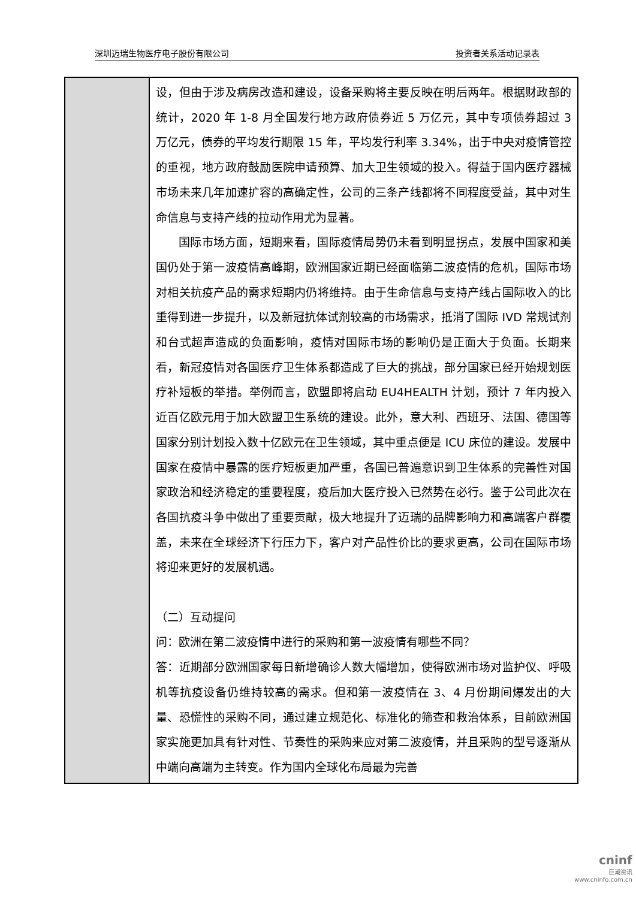深圳迈瑞生物医疗电子股份有限公司 投资者关系活动记录表
| | 设，但由于涉及病房改造和建设，设备采购将主要反映在明后两年。根据财政部的统计，2020 年 1-8 月全国发行地方政府债券近 5 万亿元，其中专项债券超过 3 万亿元，债券的平均发行期限 15 年，平均发行利率 3.34%，出于中央对疫情管控的重视，地方政府鼓励医院申请预算、加大卫生领域的投入。得益于国内医疗器械市场未来几年加速扩容的高确定性，公司的三条产线都将不同程度受益，其中对生命信息与支持产线的拉动作用尤为显著。 国际市场方面，短期来看，国际疫情局势仍未看到明显拐点，发展中国家和美国仍处于第一波疫情高峰期，欧洲国家近期已经面临第二波疫情的危机，国际市场对相关抗疫产品的需求短期内仍将维持。由于生命信息与支持产线占国际收入的比重得到进一步提升，以及新冠抗体试剂较高的市场需求，抵消了国际 IVD 常规试剂和台式超声造成的负面影响，疫情对国际市场的影响仍是正面大于负面。长期来看，新冠疫情对各国医疗卫生体系都造成了巨大的挑战，部分国家已经开始规划医疗补短板的举措。举例而言，欧盟即将启动 EU4HEALTH 计划，预计 7 年内投入近百亿欧元用于加大欧盟卫生系统的建设。此外，意大利、西班牙、法国、德国等国家分别计划投入数十亿欧元在卫生领域，其中重点便是 ICU 床位的建设。发展中国家在疫情中暴露的医疗短板更加严重，各国已普遍意识到卫生体系的完善性对国家政治和经济稳定的重要程度，疫后加大医疗投入已然势在必行。鉴于公司此次在各国抗疫斗争中做出了重要贡献，极大地提升了迈瑞的品牌影响力和高端客户群覆盖，未来在全球经济下行压力下，客户对产品性价比的要求更高，公司在国际市场将迎来更好的发展机遇。 （二）互动提问 问：欧洲在第二波疫情中进行的采购和第一波疫情有哪些不同？ 答：近期部分欧洲国家每日新增确诊人数大幅增加，使得欧洲市场对监护仪、呼吸机等抗疫设备仍维持较高的需求。但和第一波疫情在 3、4 月份期间爆发出的大量、恐慌性的采购不同，通过建立规范化、标准化的筛查和救治体系，目前欧洲国家实施更加具有针对性、节奏性的采购来应对第二波疫情，并且采购的型号逐渐从中端向高端为主转变。作为国内全球化布局最为完善 |
cninf
巨潮资讯
www.cninfo.com.cn